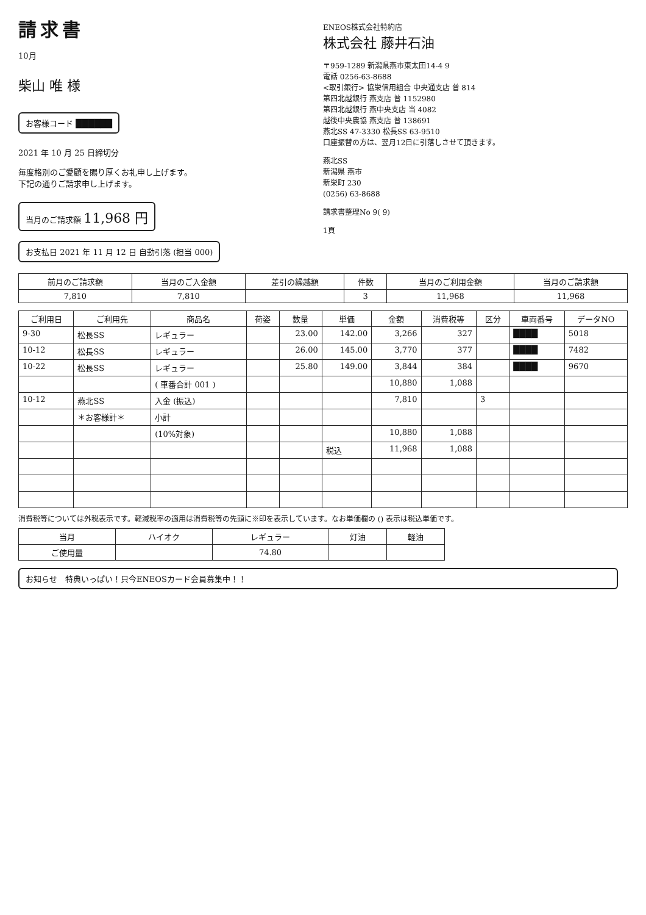請求書
10月
柴山 唯 様
お客様コード ██████
2021 年 10 月 25 日締切分
毎度格別のご愛顧を賜り厚くお礼申し上げます。
下記の通りご請求申し上げます。
当月のご請求額 11,968 円
お支払日 2021 年 11 月 12 日 自動引落 (担当 000)
ENEOS株式会社特約店
株式会社 藤井石油
〒959-1289 新潟県燕市東太田14-4 9
電話 0256-63-8688
<取引銀行> 協栄信用組合 中央通支店 普 814
第四北越銀行 燕支店 普 1152980
第四北越銀行 燕中央支店 当 4082
越後中央農協 燕支店 普 138691
燕北SS 47-3330 松長SS 63-9510
口座振替の方は、翌月12日に引落しさせて頂きます。
燕北SS
新潟県 燕市
新栄町 230
(0256) 63-8688
請求書整理No 9( 9)
1頁
| 前月のご請求額 | 当月のご入金額 | 差引の繰越額 | 件数 | 当月のご利用金額 | 当月のご請求額 |
| --- | --- | --- | --- | --- | --- |
| 7,810 | 7,810 | | 3 | 11,968 | 11,968 |
| ご利用日 | ご利用先 | 商品名 | 荷姿 | 数量 | 単価 | 金額 | 消費税等 | 区分 | 車両番号 | データNO |
| --- | --- | --- | --- | --- | --- | --- | --- | --- | --- | --- |
| 9-30 | 松長SS | レギュラー | | 23.00 | 142.00 | 3,266 | 327 | | ████ | 5018 |
| 10-12 | 松長SS | レギュラー | | 26.00 | 145.00 | 3,770 | 377 | | ████ | 7482 |
| 10-22 | 松長SS | レギュラー | | 25.80 | 149.00 | 3,844 | 384 | | ████ | 9670 |
| | | ( 車番合計 001 ) | | | | 10,880 | 1,088 | | | |
| 10-12 | 燕北SS | 入金 (振込) | | | | 7,810 | | 3 | | |
| | ＊お客様計＊ | 小計 | | | | | | | | |
| | | (10%対象) | | | | 10,880 | 1,088 | | | |
| | | | | | 税込 | 11,968 | 1,088 | | | |
消費税等については外税表示です。軽減税率の適用は消費税等の先頭に※印を表示しています。なお単価欄の () 表示は税込単価です。
| 当月 | ハイオク | レギュラー | 灯油 | 軽油 |
| --- | --- | --- | --- | --- |
| ご使用量 | | 74.80 | | |
お知らせ　特典いっぱい！只今ENEOSカード会員募集中！！